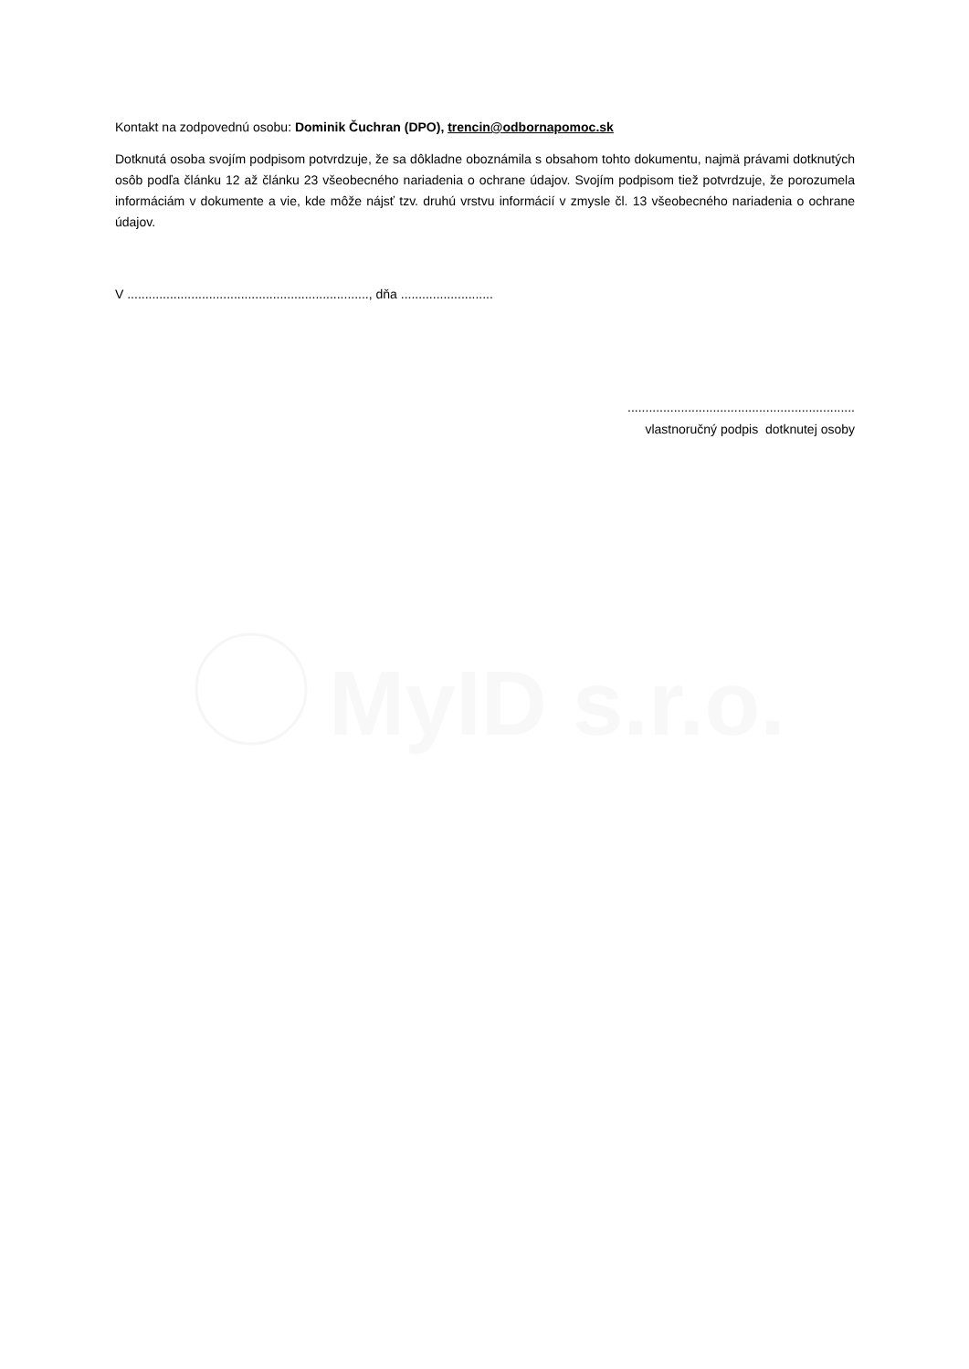MyID s.r.o.
Kontakt na zodpovednú osobu: Dominik Čuchran (DPO), trencin@odbornapomoc.sk
Dotknutá osoba svojím podpisom potvrdzuje, že sa dôkladne oboznámila s obsahom tohto dokumentu, najmä právami dotknutých osôb podľa článku 12 až článku 23 všeobecného nariadenia o ochrane údajov. Svojím podpisom tiež potvrdzuje, že porozumela informáciám v dokumente a vie, kde môže nájsť tzv. druhú vrstvu informácií v zmysle čl. 13 všeobecného nariadenia o ochrane údajov.
V ...................................................................., dňa ..........................
................................................................
vlastnoručný podpis dotknutej osoby